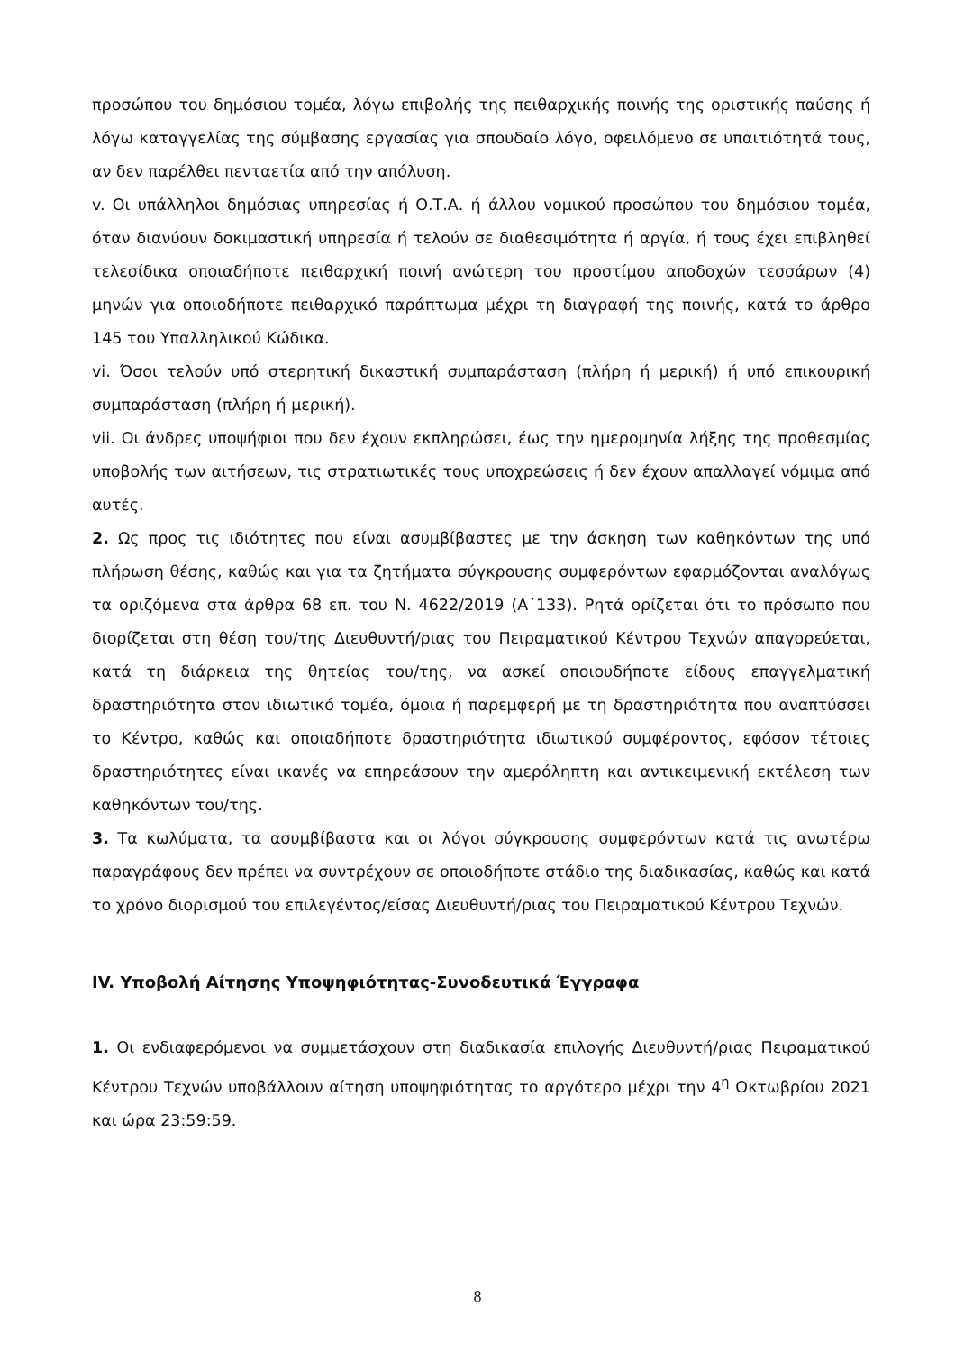προσώπου του δημόσιου τομέα, λόγω επιβολής της πειθαρχικής ποινής της οριστικής παύσης ή λόγω καταγγελίας της σύμβασης εργασίας για σπουδαίο λόγο, οφειλόμενο σε υπαιτιότητά τους, αν δεν παρέλθει πενταετία από την απόλυση.
v. Οι υπάλληλοι δημόσιας υπηρεσίας ή Ο.Τ.Α. ή άλλου νομικού προσώπου του δημόσιου τομέα, όταν διανύουν δοκιμαστική υπηρεσία ή τελούν σε διαθεσιμότητα ή αργία, ή τους έχει επιβληθεί τελεσίδικα οποιαδήποτε πειθαρχική ποινή ανώτερη του προστίμου αποδοχών τεσσάρων (4) μηνών για οποιοδήποτε πειθαρχικό παράπτωμα μέχρι τη διαγραφή της ποινής, κατά το άρθρο 145 του Υπαλληλικού Κώδικα.
vi. Όσοι τελούν υπό στερητική δικαστική συμπαράσταση (πλήρη ή μερική) ή υπό επικουρική συμπαράσταση (πλήρη ή μερική).
vii. Οι άνδρες υποψήφιοι που δεν έχουν εκπληρώσει, έως την ημερομηνία λήξης της προθεσμίας υποβολής των αιτήσεων, τις στρατιωτικές τους υποχρεώσεις ή δεν έχουν απαλλαγεί νόμιμα από αυτές.
2. Ως προς τις ιδιότητες που είναι ασυμβίβαστες με την άσκηση των καθηκόντων της υπό πλήρωση θέσης, καθώς και για τα ζητήματα σύγκρουσης συμφερόντων εφαρμόζονται αναλόγως τα οριζόμενα στα άρθρα 68 επ. του Ν. 4622/2019 (Α΄133). Ρητά ορίζεται ότι το πρόσωπο που διορίζεται στη θέση του/της Διευθυντή/ριας του Πειραματικού Κέντρου Τεχνών απαγορεύεται, κατά τη διάρκεια της θητείας του/της, να ασκεί οποιουδήποτε είδους επαγγελματική δραστηριότητα στον ιδιωτικό τομέα, όμοια ή παρεμφερή με τη δραστηριότητα που αναπτύσσει το Κέντρο, καθώς και οποιαδήποτε δραστηριότητα ιδιωτικού συμφέροντος, εφόσον τέτοιες δραστηριότητες είναι ικανές να επηρεάσουν την αμερόληπτη και αντικειμενική εκτέλεση των καθηκόντων του/της.
3. Τα κωλύματα, τα ασυμβίβαστα και οι λόγοι σύγκρουσης συμφερόντων κατά τις ανωτέρω παραγράφους δεν πρέπει να συντρέχουν σε οποιοδήποτε στάδιο της διαδικασίας, καθώς και κατά το χρόνο διορισμού του επιλεγέντος/είσας Διευθυντή/ριας του Πειραματικού Κέντρου Τεχνών.
IV. Υποβολή Αίτησης Υποψηφιότητας-Συνοδευτικά Έγγραφα
1. Οι ενδιαφερόμενοι να συμμετάσχουν στη διαδικασία επιλογής Διευθυντή/ριας Πειραματικού Κέντρου Τεχνών υποβάλλουν αίτηση υποψηφιότητας το αργότερο μέχρι την 4<sup>η</sup> Οκτωβρίου 2021 και ώρα 23:59:59.
8